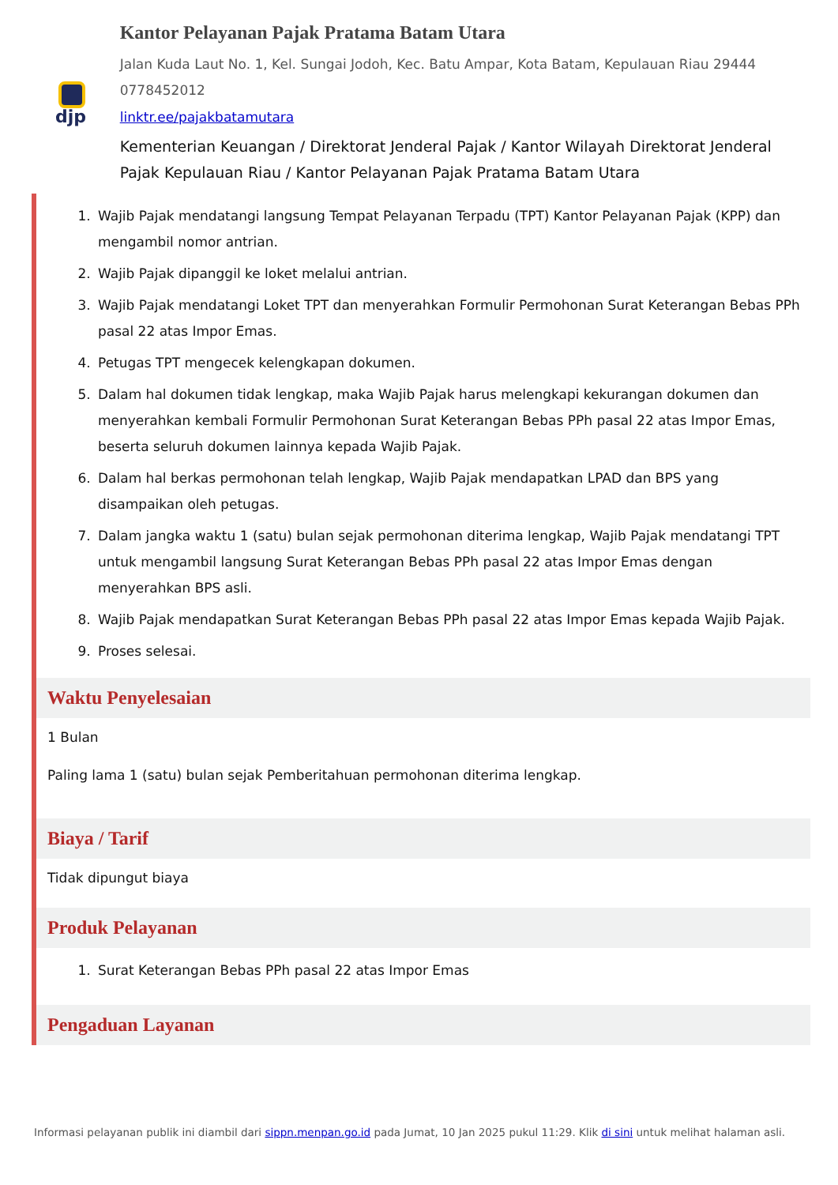djp
Kantor Pelayanan Pajak Pratama Batam Utara
Jalan Kuda Laut No. 1, Kel. Sungai Jodoh, Kec. Batu Ampar, Kota Batam, Kepulauan Riau 29444 0778452012
linktr.ee/pajakbatamutara
Kementerian Keuangan / Direktorat Jenderal Pajak / Kantor Wilayah Direktorat Jenderal Pajak Kepulauan Riau / Kantor Pelayanan Pajak Pratama Batam Utara
1. Wajib Pajak mendatangi langsung Tempat Pelayanan Terpadu (TPT) Kantor Pelayanan Pajak (KPP) dan mengambil nomor antrian.
2. Wajib Pajak dipanggil ke loket melalui antrian.
3. Wajib Pajak mendatangi Loket TPT dan menyerahkan Formulir Permohonan Surat Keterangan Bebas PPh pasal 22 atas Impor Emas.
4. Petugas TPT mengecek kelengkapan dokumen.
5. Dalam hal dokumen tidak lengkap, maka Wajib Pajak harus melengkapi kekurangan dokumen dan menyerahkan kembali Formulir Permohonan Surat Keterangan Bebas PPh pasal 22 atas Impor Emas, beserta seluruh dokumen lainnya kepada Wajib Pajak.
6. Dalam hal berkas permohonan telah lengkap, Wajib Pajak mendapatkan LPAD dan BPS yang disampaikan oleh petugas.
7. Dalam jangka waktu 1 (satu) bulan sejak permohonan diterima lengkap, Wajib Pajak mendatangi TPT untuk mengambil langsung Surat Keterangan Bebas PPh pasal 22 atas Impor Emas dengan menyerahkan BPS asli.
8. Wajib Pajak mendapatkan Surat Keterangan Bebas PPh pasal 22 atas Impor Emas kepada Wajib Pajak.
9. Proses selesai.
Waktu Penyelesaian
1 Bulan
Paling lama 1 (satu) bulan sejak Pemberitahuan permohonan diterima lengkap.
Biaya / Tarif
Tidak dipungut biaya
Produk Pelayanan
1. Surat Keterangan Bebas PPh pasal 22 atas Impor Emas
Pengaduan Layanan
Informasi pelayanan publik ini diambil dari sippn.menpan.go.id pada Jumat, 10 Jan 2025 pukul 11:29. Klik di sini untuk melihat halaman asli.